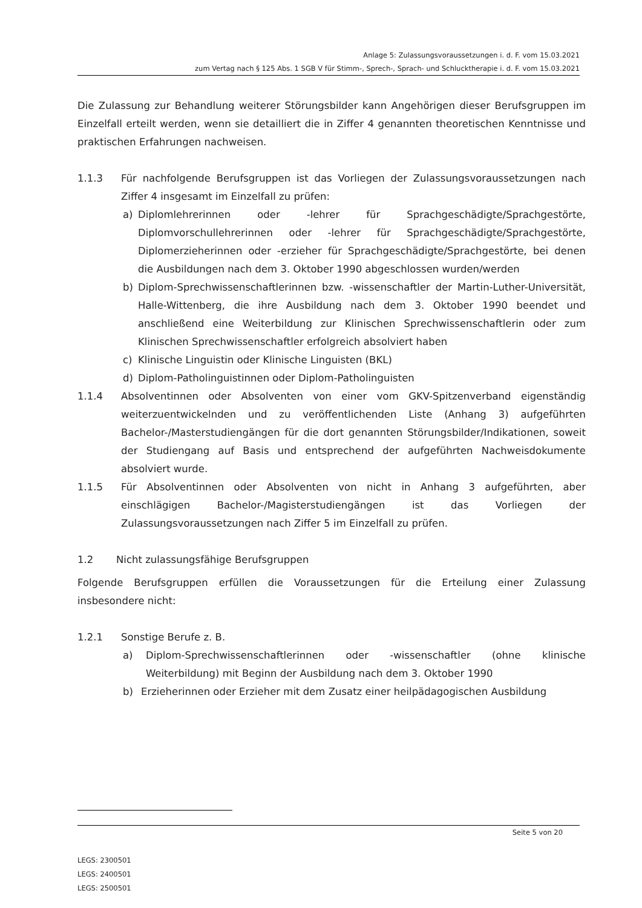Anlage 5: Zulassungsvoraussetzungen i. d. F. vom 15.03.2021
zum Vertag nach § 125 Abs. 1 SGB V für Stimm-, Sprech-, Sprach- und Schlucktherapie i. d. F. vom 15.03.2021
Die Zulassung zur Behandlung weiterer Störungsbilder kann Angehörigen dieser Berufsgruppen im Einzelfall erteilt werden, wenn sie detailliert die in Ziffer 4 genannten theoretischen Kenntnisse und praktischen Erfahrungen nachweisen.
1.1.3 Für nachfolgende Berufsgruppen ist das Vorliegen der Zulassungsvoraussetzungen nach Ziffer 4 insgesamt im Einzelfall zu prüfen:
a) Diplomlehrerinnen oder -lehrer für Sprachgeschädigte/Sprachgestörte, Diplomvorschullehrerinnen oder -lehrer für Sprachgeschädigte/Sprachgestörte, Diplomerzieherinnen oder -erzieher für Sprachgeschädigte/Sprachgestörte, bei denen die Ausbildungen nach dem 3. Oktober 1990 abgeschlossen wurden/werden
b) Diplom-Sprechwissenschaftlerinnen bzw. -wissenschaftler der Martin-Luther-Universität, Halle-Wittenberg, die ihre Ausbildung nach dem 3. Oktober 1990 beendet und anschließend eine Weiterbildung zur Klinischen Sprechwissenschaftlerin oder zum Klinischen Sprechwissenschaftler erfolgreich absolviert haben
c) Klinische Linguistin oder Klinische Linguisten (BKL)
d) Diplom-Patholinguistinnen oder Diplom-Patholinguisten
1.1.4 Absolventinnen oder Absolventen von einer vom GKV-Spitzenverband eigenständig weiterzuentwickelnden und zu veröffentlichenden Liste (Anhang 3) aufgeführten Bachelor-/Masterstudiengängen für die dort genannten Störungsbilder/Indikationen, soweit der Studiengang auf Basis und entsprechend der aufgeführten Nachweisdokumente absolviert wurde.
1.1.5 Für Absolventinnen oder Absolventen von nicht in Anhang 3 aufgeführten, aber einschlägigen Bachelor-/Magisterstudiengängen ist das Vorliegen der Zulassungsvoraussetzungen nach Ziffer 5 im Einzelfall zu prüfen.
1.2 Nicht zulassungsfähige Berufsgruppen
Folgende Berufsgruppen erfüllen die Voraussetzungen für die Erteilung einer Zulassung insbesondere nicht:
1.2.1 Sonstige Berufe z. B.
a) Diplom-Sprechwissenschaftlerinnen oder -wissenschaftler (ohne klinische Weiterbildung) mit Beginn der Ausbildung nach dem 3. Oktober 1990
b) Erzieherinnen oder Erzieher mit dem Zusatz einer heilpädagogischen Ausbildung
Seite 5 von 20
LEGS: 2300501
LEGS: 2400501
LEGS: 2500501